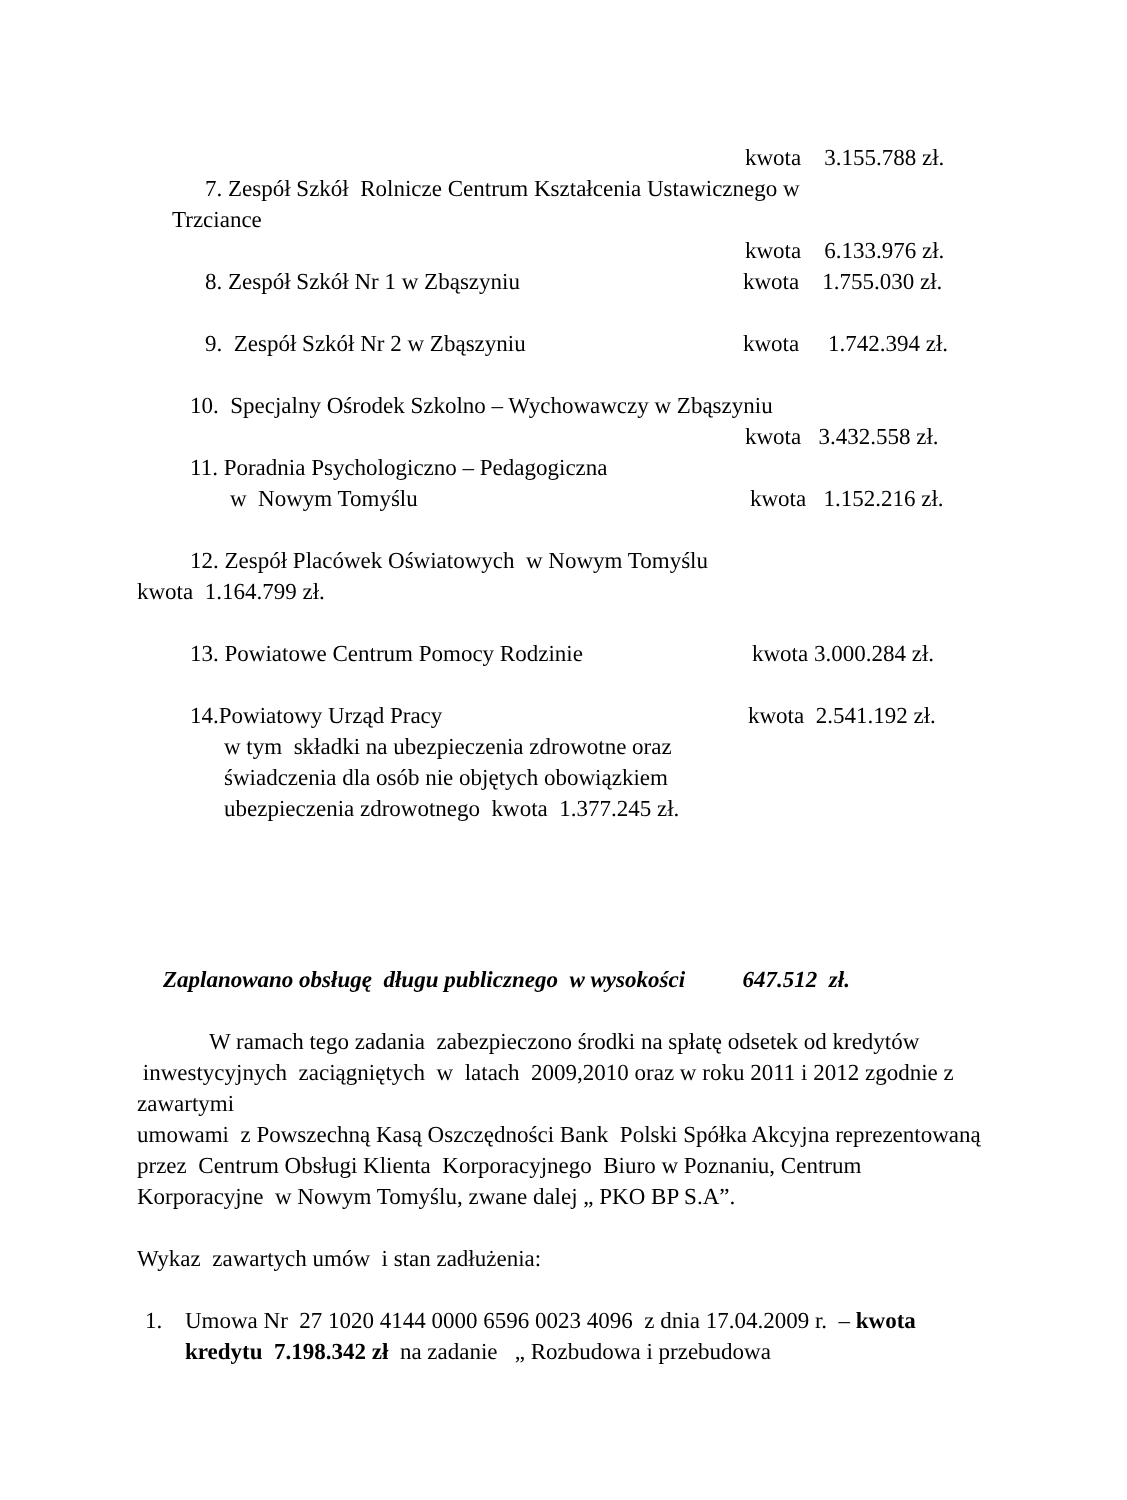kwota 3.155.788 zł.
7. Zespół Szkół Rolnicze Centrum Kształcenia Ustawicznego w
Trzciance
kwota 6.133.976 zł.
8. Zespół Szkół Nr 1 w Zbąszyniu kwota 1.755.030 zł.
9. Zespół Szkół Nr 2 w Zbąszyniu kwota 1.742.394 zł.
10. Specjalny Ośrodek Szkolno – Wychowawczy w Zbąszyniu
kwota 3.432.558 zł.
11. Poradnia Psychologiczno – Pedagogiczna
w Nowym Tomyślu kwota 1.152.216 zł.
12. Zespół Placówek Oświatowych w Nowym Tomyślu
kwota 1.164.799 zł.
13. Powiatowe Centrum Pomocy Rodzinie kwota 3.000.284 zł.
14.Powiatowy Urząd Pracy kwota 2.541.192 zł.
w tym składki na ubezpieczenia zdrowotne oraz
świadczenia dla osób nie objętych obowiązkiem
ubezpieczenia zdrowotnego kwota 1.377.245 zł.
Zaplanowano obsługę długu publicznego w wysokości 647.512 zł.
W ramach tego zadania zabezpieczono środki na spłatę odsetek od kredytów inwestycyjnych zaciągniętych w latach 2009,2010 oraz w roku 2011 i 2012 zgodnie z zawartymi
umowami z Powszechną Kasą Oszczędności Bank Polski Spółka Akcyjna reprezentowaną przez Centrum Obsługi Klienta Korporacyjnego Biuro w Poznaniu, Centrum Korporacyjne w Nowym Tomyślu, zwane dalej „ PKO BP S.A”.
Wykaz zawartych umów i stan zadłużenia:
1. Umowa Nr 27 1020 4144 0000 6596 0023 4096 z dnia 17.04.2009 r. – kwota kredytu 7.198.342 zł na zadanie „ Rozbudowa i przebudowa